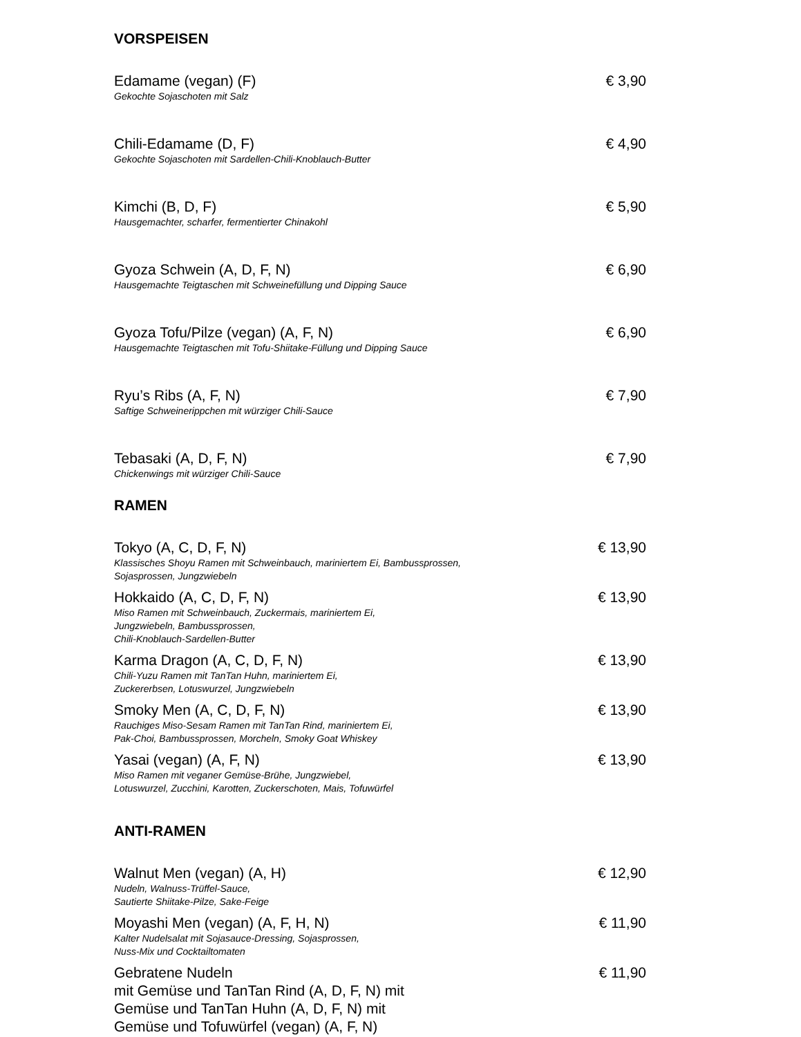VORSPEISEN
Edamame (vegan) (F) € 3,90
Gekochte Sojaschoten mit Salz
Chili-Edamame (D, F) € 4,90
Gekochte Sojaschoten mit Sardellen-Chili-Knoblauch-Butter
Kimchi (B, D, F) € 5,90
Hausgemachter, scharfer, fermentierter Chinakohl
Gyoza Schwein (A, D, F, N) € 6,90
Hausgemachte Teigtaschen mit Schweinefüllung und Dipping Sauce
Gyoza Tofu/Pilze (vegan) (A, F, N) € 6,90
Hausgemachte Teigtaschen mit Tofu-Shiitake-Füllung und Dipping Sauce
Ryu’s Ribs (A, F, N) € 7,90
Saftige Schweinerippchen mit würziger Chili-Sauce
Tebasaki (A, D, F, N) € 7,90
Chickenwings mit würziger Chili-Sauce
RAMEN
Tokyo (A, C, D, F, N) € 13,90
Klassisches Shoyu Ramen mit Schweinbauch, mariniertem Ei, Bambussprossen,
Sojasprossen, Jungzwiebeln
Hokkaido (A, C, D, F, N) € 13,90
Miso Ramen mit Schweinbauch, Zuckermais, mariniertem Ei,
Jungzwiebeln, Bambussprossen,
Chili-Knoblauch-Sardellen-Butter
Karma Dragon (A, C, D, F, N) € 13,90
Chili-Yuzu Ramen mit TanTan Huhn, mariniertem Ei,
Zuckererbsen, Lotuswurzel, Jungzwiebeln
Smoky Men (A, C, D, F, N) € 13,90
Rauchiges Miso-Sesam Ramen mit TanTan Rind, mariniertem Ei,
Pak-Choi, Bambussprossen, Morcheln, Smoky Goat Whiskey
Yasai (vegan) (A, F, N) € 13,90
Miso Ramen mit veganer Gemüse-Brühe, Jungzwiebel,
Lotuswurzel, Zucchini, Karotten, Zuckerschoten, Mais, Tofuwürfel
ANTI-RAMEN
Walnut Men (vegan) (A, H) € 12,90
Nudeln, Walnuss-Trüffel-Sauce,
Sautierte Shiitake-Pilze, Sake-Feige
Moyashi Men (vegan) (A, F, H, N) € 11,90
Kalter Nudelsalat mit Sojasauce-Dressing, Sojasprossen,
Nuss-Mix und Cocktailtomaten
Gebratene Nudeln
mit Gemüse und TanTan Rind (A, D, F, N) mit
Gemüse und TanTan Huhn (A, D, F, N) mit
Gemüse und Tofuwürfel (vegan) (A, F, N) € 11,90